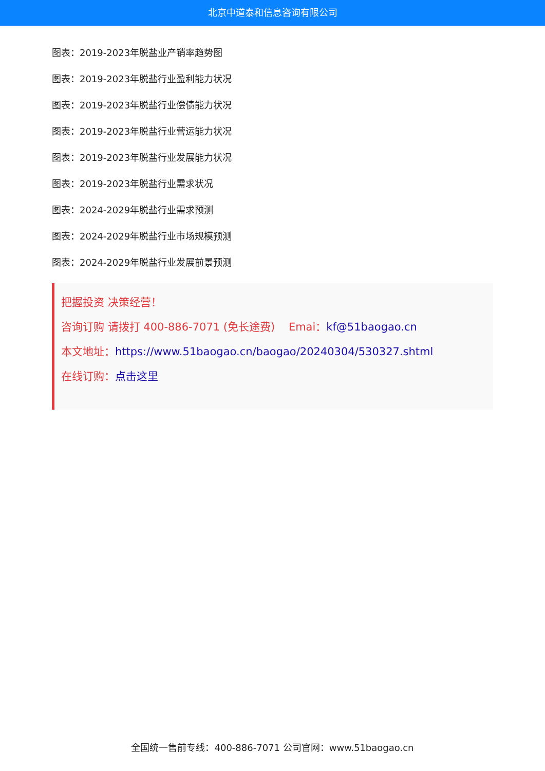北京中道泰和信息咨询有限公司
图表：2019-2023年脱盐业产销率趋势图
图表：2019-2023年脱盐行业盈利能力状况
图表：2019-2023年脱盐行业偿债能力状况
图表：2019-2023年脱盐行业营运能力状况
图表：2019-2023年脱盐行业发展能力状况
图表：2019-2023年脱盐行业需求状况
图表：2024-2029年脱盐行业需求预测
图表：2024-2029年脱盐行业市场规模预测
图表：2024-2029年脱盐行业发展前景预测
把握投资 决策经营！
咨询订购 请拨打 400-886-7071 (免长途费) Emai：kf@51baogao.cn
本文地址：https://www.51baogao.cn/baogao/20240304/530327.shtml
在线订购：点击这里
全国统一售前专线：400-886-7071 公司官网：www.51baogao.cn